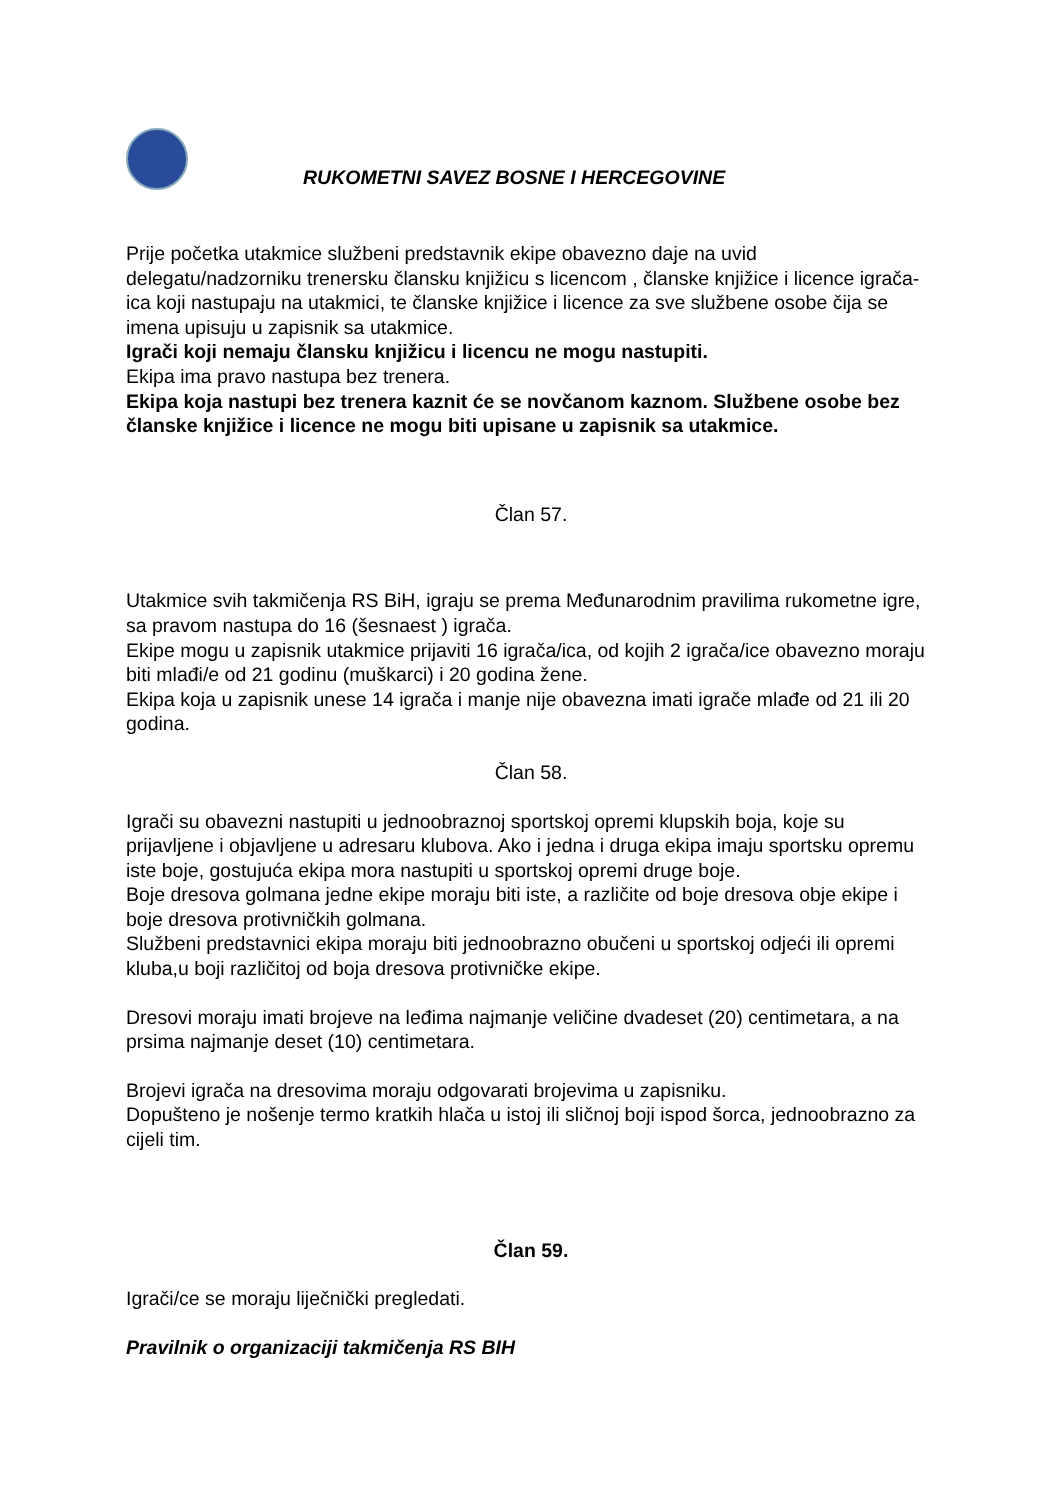RUKOMETNI SAVEZ BOSNE I HERCEGOVINE
Prije početka utakmice službeni predstavnik ekipe obavezno daje na uvid delegatu/nadzorniku trenersku člansku knjižicu s licencom , članske knjižice i licence igrača-ica koji nastupaju na utakmici, te članske knjižice i licence za sve službene osobe čija se imena upisuju u zapisnik sa utakmice.
Igrači koji nemaju člansku knjižicu i licencu ne mogu nastupiti.
Ekipa ima pravo nastupa bez trenera.
Ekipa koja nastupi bez trenera kaznit će se novčanom kaznom. Službene osobe bez članske knjižice i licence ne mogu biti upisane u zapisnik sa utakmice.
Član 57.
Utakmice svih takmičenja RS BiH, igraju se prema Međunarodnim pravilima rukometne igre, sa pravom nastupa do 16 (šesnaest ) igrača.
Ekipe mogu u zapisnik utakmice prijaviti 16 igrača/ica, od kojih 2 igrača/ice obavezno moraju biti mlađi/e od 21 godinu (muškarci) i 20 godina žene.
Ekipa koja u zapisnik unese 14 igrača i manje nije obavezna imati igrače mlađe od 21 ili 20 godina.
Član 58.
Igrači su obavezni nastupiti u jednoobraznoj sportskoj opremi klupskih boja, koje su prijavljene i objavljene u adresaru klubova. Ako i jedna i druga ekipa imaju sportsku opremu iste boje, gostujuća ekipa mora nastupiti u sportskoj opremi druge boje.
Boje dresova golmana jedne ekipe moraju biti iste, a različite od boje dresova obje ekipe i boje dresova protivničkih golmana.
Službeni predstavnici ekipa moraju biti jednoobrazno obučeni u sportskoj odjeći ili opremi kluba,u boji različitoj od boja dresova protivničke ekipe.
Dresovi moraju imati brojeve na leđima najmanje veličine dvadeset (20) centimetara, a na prsima najmanje deset (10) centimetara.
Brojevi igrača na dresovima moraju odgovarati brojevima u zapisniku.
Dopušteno je nošenje termo kratkih hlača u istoj ili sličnoj boji ispod šorca, jednoobrazno za cijeli tim.
Član 59.
Igrači/ce se moraju liječnički pregledati.
Pravilnik o organizaciji takmičenja RS BIH